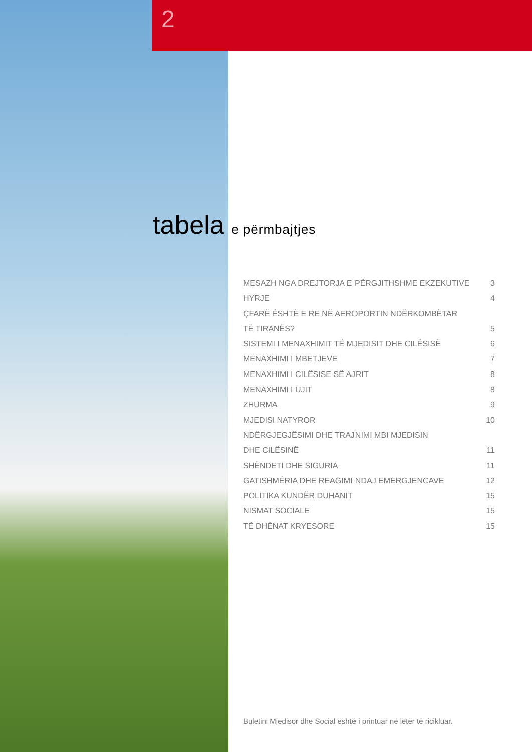2
tabela e përmbajtjes
MESAZH NGA DREJTORJA E PËRGJITHSHME EKZEKUTIVE 3
HYRJE 4
ÇFARË ËSHTË E RE NË AEROPORTIN NDËRKOMBËTAR
TË TIRANËS? 5
SISTEMI I MENAXHIMIT TË MJEDISIT DHE CILËSISË 6
MENAXHIMI I MBETJEVE 7
MENAXHIMI I CILËSISE SË AJRIT 8
MENAXHIMI I UJIT 8
ZHURMA 9
MJEDISI NATYROR 10
NDËRGJEGJËSIMI DHE TRAJNIMI MBI MJEDISIN
DHE CILËSINË 11
SHËNDETI DHE SIGURIA 11
GATISHMËRIA DHE REAGIMI NDAJ EMERGJENCAVE 12
POLITIKA KUNDËR DUHANIT 15
NISMAT SOCIALE 15
TË DHËNAT KRYESORE 15
Buletini Mjedisor dhe Social është i printuar në letër të ricikluar.